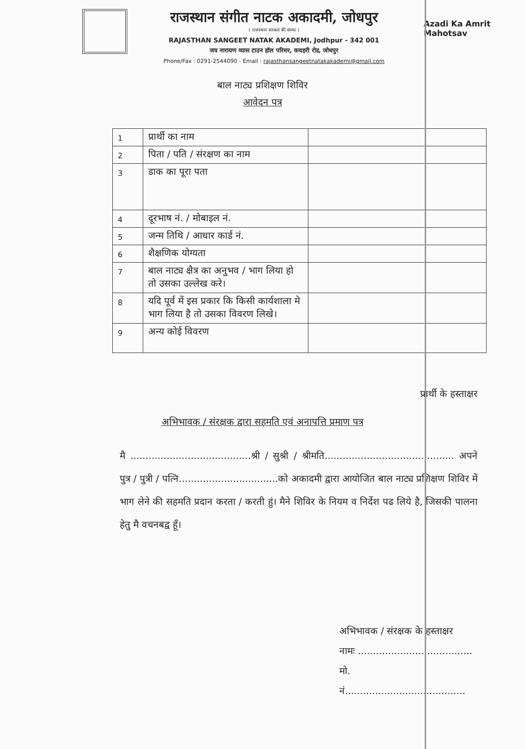राजस्थान संगीत नाटक अकादमी, जोधपुर
( राजस्थान सरकार की संस्था )
RAJASTHAN SANGEET NATAK AKADEMI, Jodhpur - 342 001
जय नारायण व्यास टाउन हॉल परिसर, कचहरी रोड, जोधपुर
Phone/Fax : 0291-2544090 - Email : rajasthansangeetnatakakademi@gmail.com
Azadi Ka Amrit Mahotsav
बाल नाट्य प्रशिक्षण शिविर
आवेदन पत्र
| 1 | प्रार्थी का नाम | |
| 2 | पिता / पति / संरक्षण का नाम | |
| 3 | डाक का पूरा पता | |
| 4 | दूरभाष नं. / मोबाइल नं. | |
| 5 | जन्म तिथि / आधार कार्ड नं. | |
| 6 | शैक्षणिक योग्यता | |
| 7 | बाल नाट्य क्षैत्र का अनुभव / भाग लिया हो तो उसका उल्लेख करे। | |
| 8 | यदि पूर्व में इस प्रकार कि किसी कार्यशाला मे भाग लिया है तो उसका विवरण लिखे। | |
| 9 | अन्य कोई विवरण | |
प्रार्थी के हस्ताक्षर
अभिभावक / संरक्षक द्वारा सहमति एवं अनापत्ति प्रमाण पत्र
मै ........................................श्री / सुश्री / श्रीमति........................................... अपने पुत्र / पुत्री / पत्नि.................................को अकादमी द्वारा आयोजित बाल नाट्य प्रशिक्षण शिविर में भाग लेने की सहमति प्रदान करता / करती हुं। मैने शिविर के नियम व निर्देश पढ लिये है, जिसकी पालना हेतु मै वचनबद्व हूँ।
अभिभावक / संरक्षक के हस्ताक्षर
नामः ......................................
मो. नं........................................